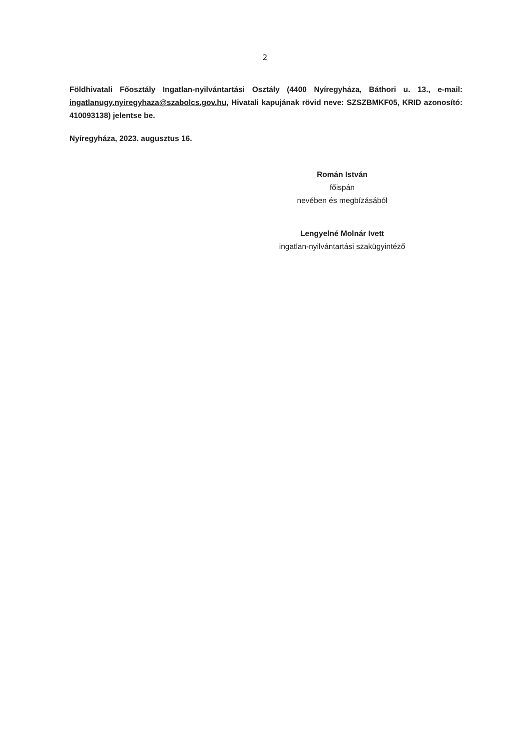2
Földhivatali Főosztály Ingatlan-nyilvántartási Osztály (4400 Nyíregyháza, Báthori u. 13., e-mail: ingatlanugy.nyiregyhaza@szabolcs.gov.hu, Hivatali kapujának rövid neve: SZSZBMKF05, KRID azonosító: 410093138) jelentse be.
Nyíregyháza, 2023. augusztus 16.
Román István
főispán
nevében és megbízásából
Lengyelné Molnár Ivett
ingatlan-nyilvántartási szakügyintéző